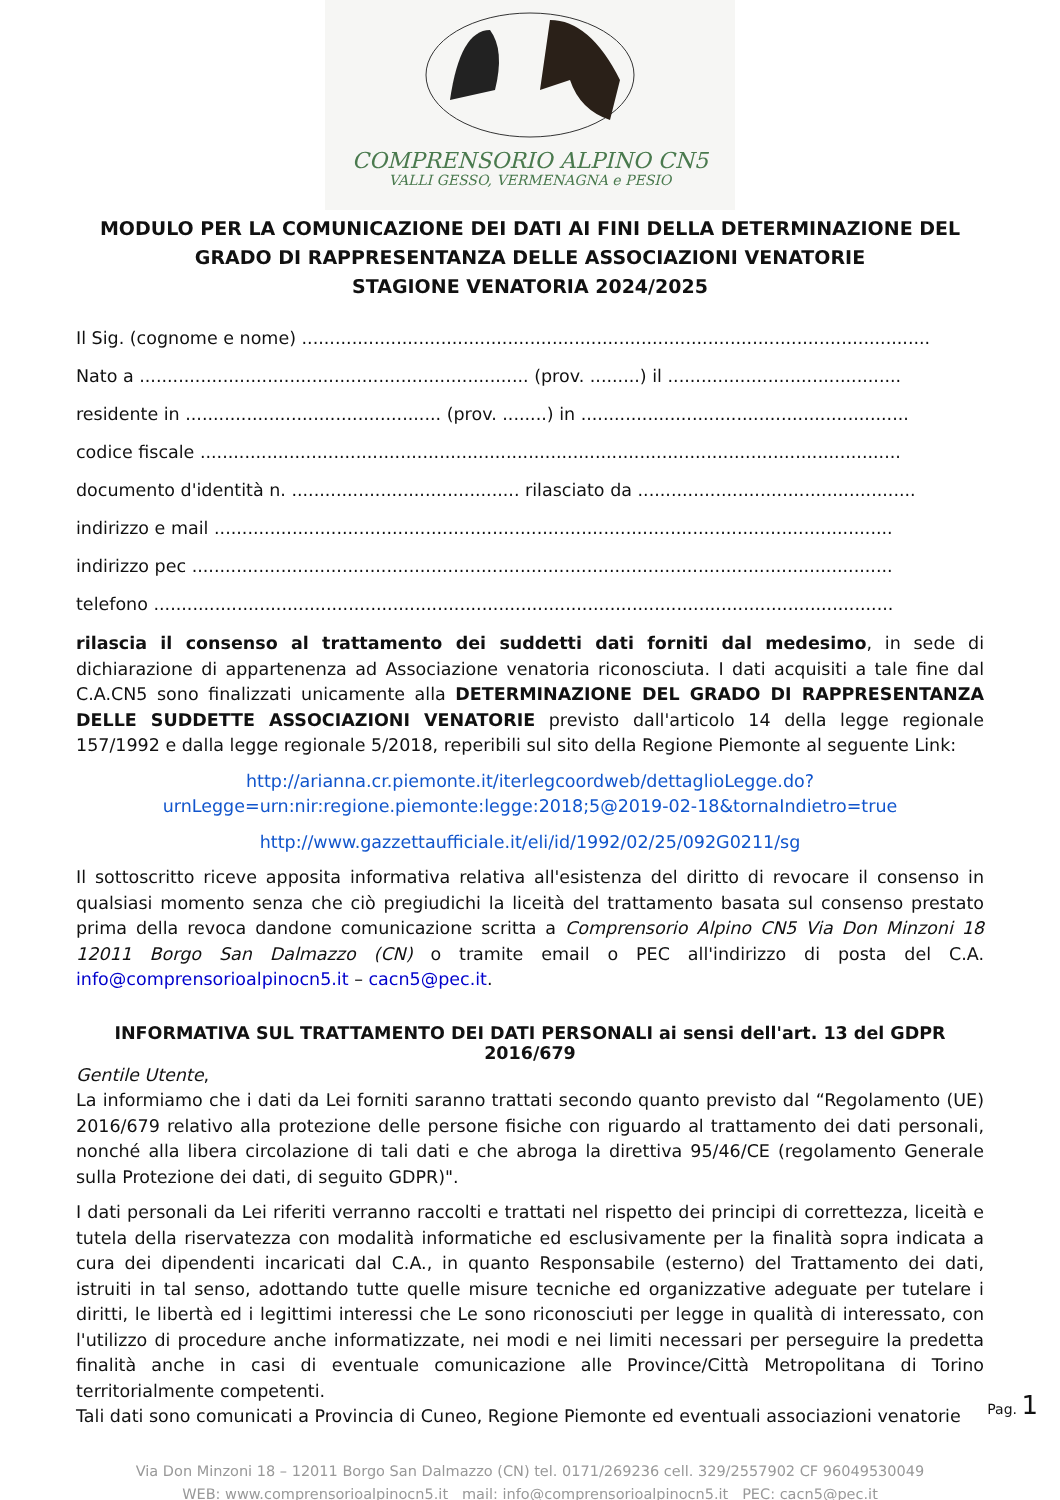COMPRENSORIO ALPINO CN5
VALLI GESSO, VERMENAGNA e PESIO
MODULO PER LA COMUNICAZIONE DEI DATI AI FINI DELLA DETERMINAZIONE DEL GRADO DI RAPPRESENTANZA DELLE ASSOCIAZIONI VENATORIE
STAGIONE VENATORIA 2024/2025
Il Sig. (cognome e nome) .................................................................................................................
Nato a ...................................................................... (prov. .........) il ..........................................
residente in .............................................. (prov. ........) in ...........................................................
codice fiscale ..............................................................................................................................
documento d'identità n. ......................................... rilasciato da ..................................................
indirizzo e mail ..........................................................................................................................
indirizzo pec ..............................................................................................................................
telefono .....................................................................................................................................
rilascia il consenso al trattamento dei suddetti dati forniti dal medesimo, in sede di dichiarazione di appartenenza ad Associazione venatoria riconosciuta. I dati acquisiti a tale fine dal C.A.CN5 sono finalizzati unicamente alla DETERMINAZIONE DEL GRADO DI RAPPRESENTANZA DELLE SUDDETTE ASSOCIAZIONI VENATORIE previsto dall'articolo 14 della legge regionale 157/1992 e dalla legge regionale 5/2018, reperibili sul sito della Regione Piemonte al seguente Link:
http://arianna.cr.piemonte.it/iterlegcoordweb/dettaglioLegge.do?urnLegge=urn:nir:regione.piemonte:legge:2018;5@2019-02-18&tornaIndietro=true
http://www.gazzettaufficiale.it/eli/id/1992/02/25/092G0211/sg
Il sottoscritto riceve apposita informativa relativa all'esistenza del diritto di revocare il consenso in qualsiasi momento senza che ciò pregiudichi la liceità del trattamento basata sul consenso prestato prima della revoca dandone comunicazione scritta a Comprensorio Alpino CN5 Via Don Minzoni 18 12011 Borgo San Dalmazzo (CN) o tramite email o PEC all'indirizzo di posta del C.A. info@comprensorioalpinocn5.it – cacn5@pec.it.
INFORMATIVA SUL TRATTAMENTO DEI DATI PERSONALI ai sensi dell'art. 13 del GDPR 2016/679
Gentile Utente,
La informiamo che i dati da Lei forniti saranno trattati secondo quanto previsto dal “Regolamento (UE) 2016/679 relativo alla protezione delle persone fisiche con riguardo al trattamento dei dati personali, nonché alla libera circolazione di tali dati e che abroga la direttiva 95/46/CE (regolamento Generale sulla Protezione dei dati, di seguito GDPR)".
I dati personali da Lei riferiti verranno raccolti e trattati nel rispetto dei principi di correttezza, liceità e tutela della riservatezza con modalità informatiche ed esclusivamente per la finalità sopra indicata a cura dei dipendenti incaricati dal C.A., in quanto Responsabile (esterno) del Trattamento dei dati, istruiti in tal senso, adottando tutte quelle misure tecniche ed organizzative adeguate per tutelare i diritti, le libertà ed i legittimi interessi che Le sono riconosciuti per legge in qualità di interessato, con l'utilizzo di procedure anche informatizzate, nei modi e nei limiti necessari per perseguire la predetta finalità anche in casi di eventuale comunicazione alle Province/Città Metropolitana di Torino territorialmente competenti.
Tali dati sono comunicati a Provincia di Cuneo, Regione Piemonte ed eventuali associazioni venatorie
Pag. 1
Via Don Minzoni 18 – 12011 Borgo San Dalmazzo (CN) tel. 0171/269236 cell. 329/2557902 CF 96049530049
WEB: www.comprensorioalpinocn5.it mail: info@comprensorioalpinocn5.it PEC: cacn5@pec.it